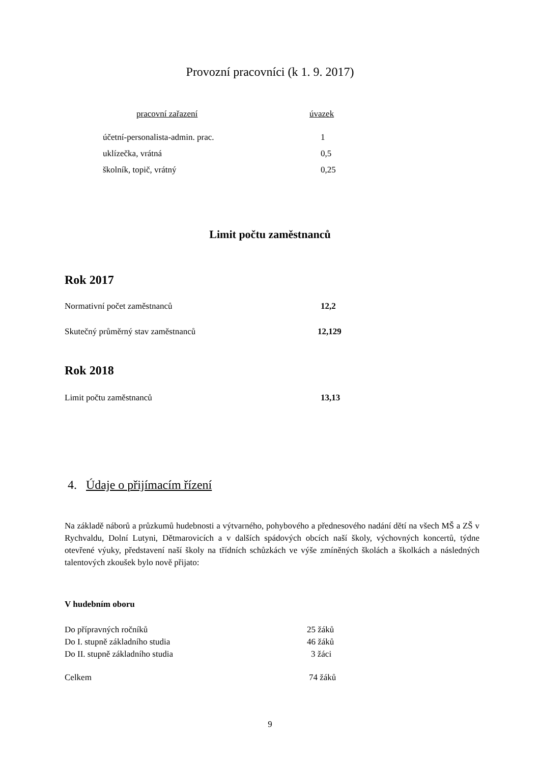Provozní pracovníci (k 1. 9. 2017)
| pracovní zařazení | úvazek |
| --- | --- |
| účetní-personalista-admin. prac. | 1 |
| uklízečka, vrátná | 0,5 |
| školník, topič, vrátný | 0,25 |
Limit počtu zaměstnanců
Rok 2017
| Normativní počet zaměstnanců | 12,2 |
| Skutečný průměrný stav zaměstnanců | 12,129 |
Rok 2018
| Limit počtu zaměstnanců | 13,13 |
4. Údaje o přijímacím řízení
Na základě náborů a průzkumů hudebnosti a výtvarného, pohybového a přednesového nadání dětí na všech MŠ a ZŠ v Rychvaldu, Dolní Lutyni, Dětmarovicích a v dalších spádových obcích naší školy, výchovných koncertů, týdne otevřené výuky, představení naší školy na třídních schůzkách ve výše zmíněných školách a školkách a následných talentových zkoušek bylo nově přijato:
V hudebním oboru
| Do přípravných ročníků | 25 žáků |
| Do I. stupně základního studia | 46 žáků |
| Do II. stupně základního studia | 3 žáci |
| Celkem | 74 žáků |
9